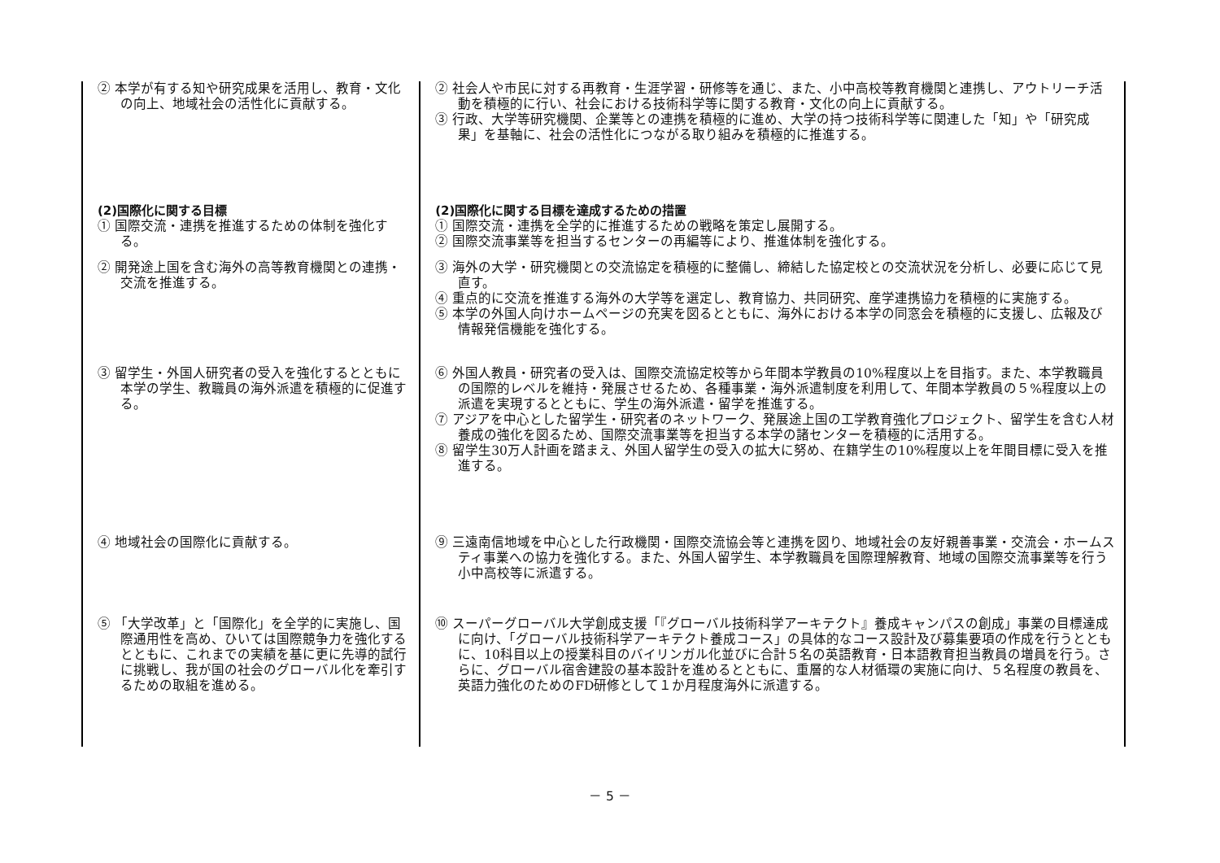| ② 本学が有する知や研究成果を活用し、教育・文化の向上、地域社会の活性化に貢献する。 | ② 社会人や市民に対する再教育・生涯学習・研修等を通じ、また、小中高校等教育機関と連携し、アウトリーチ活動を積極的に行い、社会における技術科学等に関する教育・文化の向上に貢献する。 ③ 行政、大学等研究機関、企業等との連携を積極的に進め、大学の持つ技術科学等に関連した「知」や「研究成果」を基軸に、社会の活性化につながる取り組みを積極的に推進する。 |
| (2)国際化に関する目標 ① 国際交流・連携を推進するための体制を強化する。 | (2)国際化に関する目標を達成するための措置 ① 国際交流・連携を全学的に推進するための戦略を策定し展開する。 ② 国際交流事業等を担当するセンターの再編等により、推進体制を強化する。 |
| ② 開発途上国を含む海外の高等教育機関との連携・交流を推進する。 | ③ 海外の大学・研究機関との交流協定を積極的に整備し、締結した協定校との交流状況を分析し、必要に応じて見直す。 ④ 重点的に交流を推進する海外の大学等を選定し、教育協力、共同研究、産学連携協力を積極的に実施する。 ⑤ 本学の外国人向けホームページの充実を図るとともに、海外における本学の同窓会を積極的に支援し、広報及び情報発信機能を強化する。 |
| ③ 留学生・外国人研究者の受入を強化するとともに本学の学生、教職員の海外派遣を積極的に促進する。 | ⑥ 外国人教員・研究者の受入は、国際交流協定校等から年間本学教員の10%程度以上を目指す。また、本学教職員の国際的レベルを維持・発展させるため、各種事業・海外派遣制度を利用して、年間本学教員の５%程度以上の派遣を実現するとともに、学生の海外派遣・留学を推進する。 ⑦ アジアを中心とした留学生・研究者のネットワーク、発展途上国の工学教育強化プロジェクト、留学生を含む人材養成の強化を図るため、国際交流事業等を担当する本学の諸センターを積極的に活用する。 ⑧ 留学生30万人計画を踏まえ、外国人留学生の受入の拡大に努め、在籍学生の10%程度以上を年間目標に受入を推進する。 |
| ④ 地域社会の国際化に貢献する。 | ⑨ 三遠南信地域を中心とした行政機関・国際交流協会等と連携を図り、地域社会の友好親善事業・交流会・ホームスティ事業への協力を強化する。また、外国人留学生、本学教職員を国際理解教育、地域の国際交流事業等を行う小中高校等に派遣する。 |
| ⑤ 「大学改革」と「国際化」を全学的に実施し、国際通用性を高め、ひいては国際競争力を強化するとともに、これまでの実績を基に更に先導的試行に挑戦し、我が国の社会のグローバル化を牽引するための取組を進める。 | ⑩ スーパーグローバル大学創成支援「『グローバル技術科学アーキテクト』養成キャンパスの創成」事業の目標達成に向け、「グローバル技術科学アーキテクト養成コース」の具体的なコース設計及び募集要項の作成を行うとともに、10科目以上の授業科目のバイリンガル化並びに合計５名の英語教育・日本語教育担当教員の増員を行う。さらに、グローバル宿舎建設の基本設計を進めるとともに、重層的な人材循環の実施に向け、５名程度の教員を、英語力強化のためのFD研修として１か月程度海外に派遣する。 |
－ 5 －